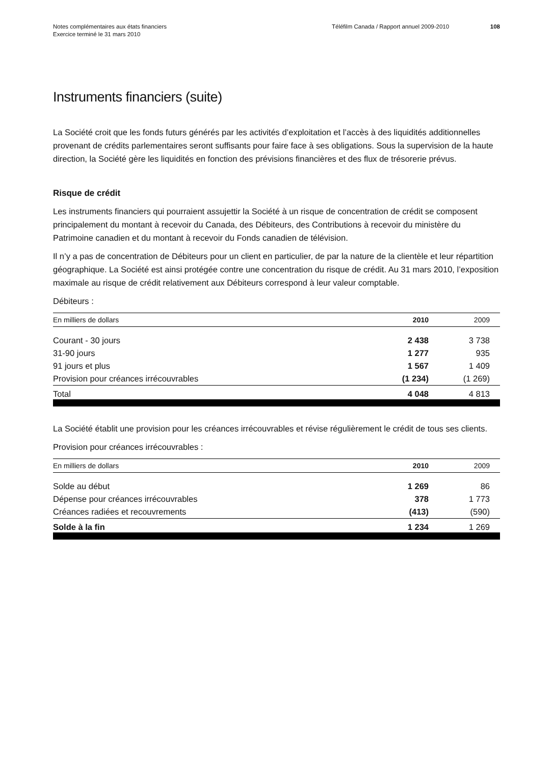Notes complémentaires aux états financiers
Exercice terminé le 31 mars 2010
Téléfilm Canada / Rapport annuel 2009-2010 108
Instruments financiers (suite)
La Société croit que les fonds futurs générés par les activités d’exploitation et l’accès à des liquidités additionnelles provenant de crédits parlementaires seront suffisants pour faire face à ses obligations. Sous la supervision de la haute direction, la Société gère les liquidités en fonction des prévisions financières et des flux de trésorerie prévus.
Risque de crédit
Les instruments financiers qui pourraient assujettir la Société à un risque de concentration de crédit se composent principalement du montant à recevoir du Canada, des Débiteurs, des Contributions à recevoir du ministère du Patrimoine canadien et du montant à recevoir du Fonds canadien de télévision.
Il n’y a pas de concentration de Débiteurs pour un client en particulier, de par la nature de la clientèle et leur répartition géographique. La Société est ainsi protégée contre une concentration du risque de crédit. Au 31 mars 2010, l’exposition maximale au risque de crédit relativement aux Débiteurs correspond à leur valeur comptable.
Débiteurs :
| En milliers de dollars | 2010 | 2009 |
| --- | --- | --- |
| Courant - 30 jours | 2 438 | 3 738 |
| 31-90 jours | 1 277 | 935 |
| 91 jours et plus | 1 567 | 1 409 |
| Provision pour créances irrécouvrables | (1 234) | (1 269) |
| Total | 4 048 | 4 813 |
La Société établit une provision pour les créances irrécouvrables et révise régulièrement le crédit de tous ses clients.
Provision pour créances irrécouvrables :
| En milliers de dollars | 2010 | 2009 |
| --- | --- | --- |
| Solde au début | 1 269 | 86 |
| Dépense pour créances irrécouvrables | 378 | 1 773 |
| Créances radiées et recouvrements | (413) | (590) |
| Solde à la fin | 1 234 | 1 269 |